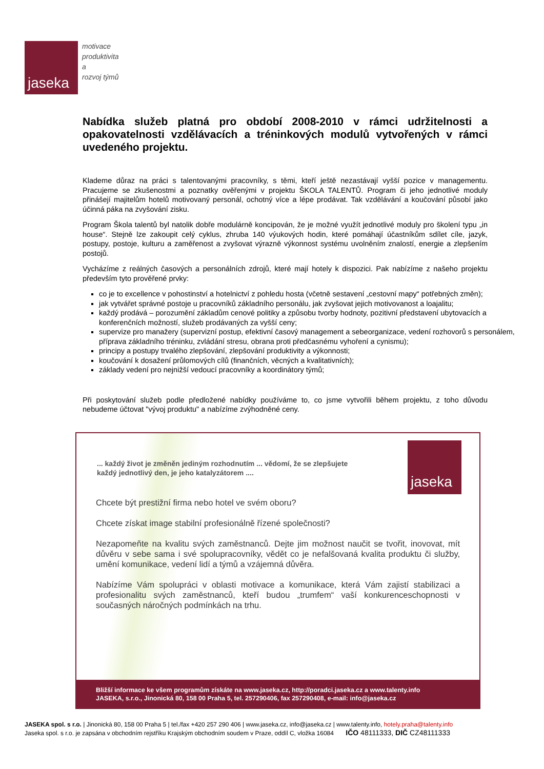jaseka
motivace
produktivita
a
rozvoj týmů
Nabídka služeb platná pro období 2008-2010 v rámci udržitelnosti a opakovatelnosti vzdělávacích a tréninkových modulů vytvořených v rámci uvedeného projektu.
Klademe důraz na práci s talentovanými pracovníky, s těmi, kteří ještě nezastávají vyšší pozice v managementu. Pracujeme se zkušenostmi a poznatky ověřenými v projektu ŠKOLA TALENTŮ. Program či jeho jednotlivé moduly přinášejí majitelům hotelů motivovaný personál, ochotný více a lépe prodávat. Tak vzdělávání a koučování působí jako účinná páka na zvyšování zisku.
Program Škola talentů byl natolik dobře modulárně koncipován, že je možné využít jednotlivé moduly pro školení typu „in house“. Stejně lze zakoupit celý cyklus, zhruba 140 výukových hodin, které pomáhají účastníkům sdílet cíle, jazyk, postupy, postoje, kulturu a zaměřenost a zvyšovat výrazně výkonnost systému uvolněním znalostí, energie a zlepšením postojů.
Vycházíme z reálných časových a personálních zdrojů, které mají hotely k dispozici. Pak nabízíme z našeho projektu především tyto prověřené prvky:
co je to excellence v pohostinství a hotelnictví z pohledu hosta (včetně sestavení „cestovní mapy“ potřebných změn);
jak vytvářet správné postoje u pracovníků základního personálu, jak zvyšovat jejich motivovanost a loajalitu;
každý prodává – porozumění základům cenové politiky a způsobu tvorby hodnoty, pozitivní představení ubytovacích a konferenčních možností, služeb prodávaných za vyšší ceny;
supervize pro manažery (supervizní postup, efektivní časový management a sebeorganizace, vedení rozhovorů s personálem, příprava základního tréninku, zvládání stresu, obrana proti předčasnému vyhoření a cynismu);
principy a postupy trvalého zlepšování, zlepšování produktivity a výkonnosti;
koučování k dosažení průlomových cílů (finančních, věcných a kvalitativních);
základy vedení pro nejnižší vedoucí pracovníky a koordinátory týmů;
Při poskytování služeb podle předložené nabídky používáme to, co jsme vytvořili během projektu, z toho důvodu nebudeme účtovat "vývoj produktu" a nabízíme zvýhodněné ceny.
... každý život je změněn jediným rozhodnutím ... vědomí, že se zlepšujete
každý jednotlivý den, je jeho katalyzátorem ....
jaseka
Chcete být prestižní firma nebo hotel ve svém oboru?
Chcete získat image stabilní profesionálně řízené společnosti?
Nezapomeňte na kvalitu svých zaměstnanců. Dejte jim možnost naučit se tvořit, inovovat, mít důvěru v sebe sama i své spolupracovníky, vědět co je nefalšovaná kvalita produktu či služby, umění komunikace, vedení lidí a týmů a vzájemná důvěra.
Nabízíme Vám spolupráci v oblasti motivace a komunikace, která Vám zajistí stabilizaci a profesionalitu svých zaměstnanců, kteří budou „trumfem“ vaší konkurenceschopnosti v současných náročných podmínkách na trhu.
Bližší informace ke všem programům získáte na www.jaseka.cz, http://poradci.jaseka.cz a www.talenty.info
JASEKA, s.r.o., Jinonická 80, 158 00 Praha 5, tel. 257290406, fax 257290408, e-mail: info@jaseka.cz
JASEKA spol. s r.o. | Jinonická 80, 158 00 Praha 5 | tel./fax +420 257 290 406 | www.jaseka.cz, info@jaseka.cz | www.talenty.info, hotely.praha@talenty.info
Jaseka spol. s r.o. je zapsána v obchodním rejstříku Krajským obchodním soudem v Praze, oddíl C, vložka 16084 IČO 48111333, DIČ CZ48111333